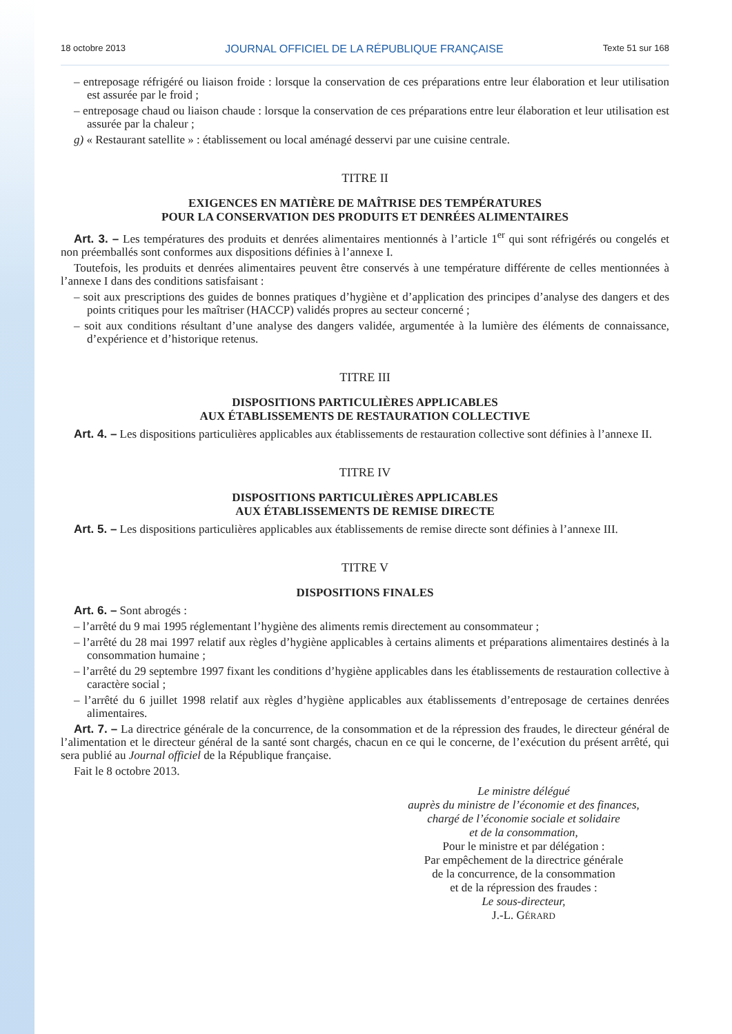18 octobre 2013 JOURNAL OFFICIEL DE LA RÉPUBLIQUE FRANÇAISE Texte 51 sur 168
– entreposage réfrigéré ou liaison froide : lorsque la conservation de ces préparations entre leur élaboration et leur utilisation est assurée par le froid ;
– entreposage chaud ou liaison chaude : lorsque la conservation de ces préparations entre leur élaboration et leur utilisation est assurée par la chaleur ;
g) « Restaurant satellite » : établissement ou local aménagé desservi par une cuisine centrale.
TITRE II
EXIGENCES EN MATIÈRE DE MAÎTRISE DES TEMPÉRATURES
POUR LA CONSERVATION DES PRODUITS ET DENRÉES ALIMENTAIRES
Art. 3. – Les températures des produits et denrées alimentaires mentionnés à l’article 1<sup>er</sup> qui sont réfrigérés ou congelés et non préemballés sont conformes aux dispositions définies à l’annexe I.
Toutefois, les produits et denrées alimentaires peuvent être conservés à une température différente de celles mentionnées à l’annexe I dans des conditions satisfaisant :
– soit aux prescriptions des guides de bonnes pratiques d’hygiène et d’application des principes d’analyse des dangers et des points critiques pour les maîtriser (HACCP) validés propres au secteur concerné ;
– soit aux conditions résultant d’une analyse des dangers validée, argumentée à la lumière des éléments de connaissance, d’expérience et d’historique retenus.
TITRE III
DISPOSITIONS PARTICULIÈRES APPLICABLES
AUX ÉTABLISSEMENTS DE RESTAURATION COLLECTIVE
Art. 4. – Les dispositions particulières applicables aux établissements de restauration collective sont définies à l’annexe II.
TITRE IV
DISPOSITIONS PARTICULIÈRES APPLICABLES
AUX ÉTABLISSEMENTS DE REMISE DIRECTE
Art. 5. – Les dispositions particulières applicables aux établissements de remise directe sont définies à l’annexe III.
TITRE V
DISPOSITIONS FINALES
Art. 6. – Sont abrogés :
– l’arrêté du 9 mai 1995 réglementant l’hygiène des aliments remis directement au consommateur ;
– l’arrêté du 28 mai 1997 relatif aux règles d’hygiène applicables à certains aliments et préparations alimentaires destinés à la consommation humaine ;
– l’arrêté du 29 septembre 1997 fixant les conditions d’hygiène applicables dans les établissements de restauration collective à caractère social ;
– l’arrêté du 6 juillet 1998 relatif aux règles d’hygiène applicables aux établissements d’entreposage de certaines denrées alimentaires.
Art. 7. – La directrice générale de la concurrence, de la consommation et de la répression des fraudes, le directeur général de l’alimentation et le directeur général de la santé sont chargés, chacun en ce qui le concerne, de l’exécution du présent arrêté, qui sera publié au Journal officiel de la République française.
Fait le 8 octobre 2013.
Le ministre délégué
auprès du ministre de l’économie et des finances,
chargé de l’économie sociale et solidaire
et de la consommation,
Pour le ministre et par délégation :
Par empêchement de la directrice générale
de la concurrence, de la consommation
et de la répression des fraudes :
Le sous-directeur,
J.-L. GÉRARD